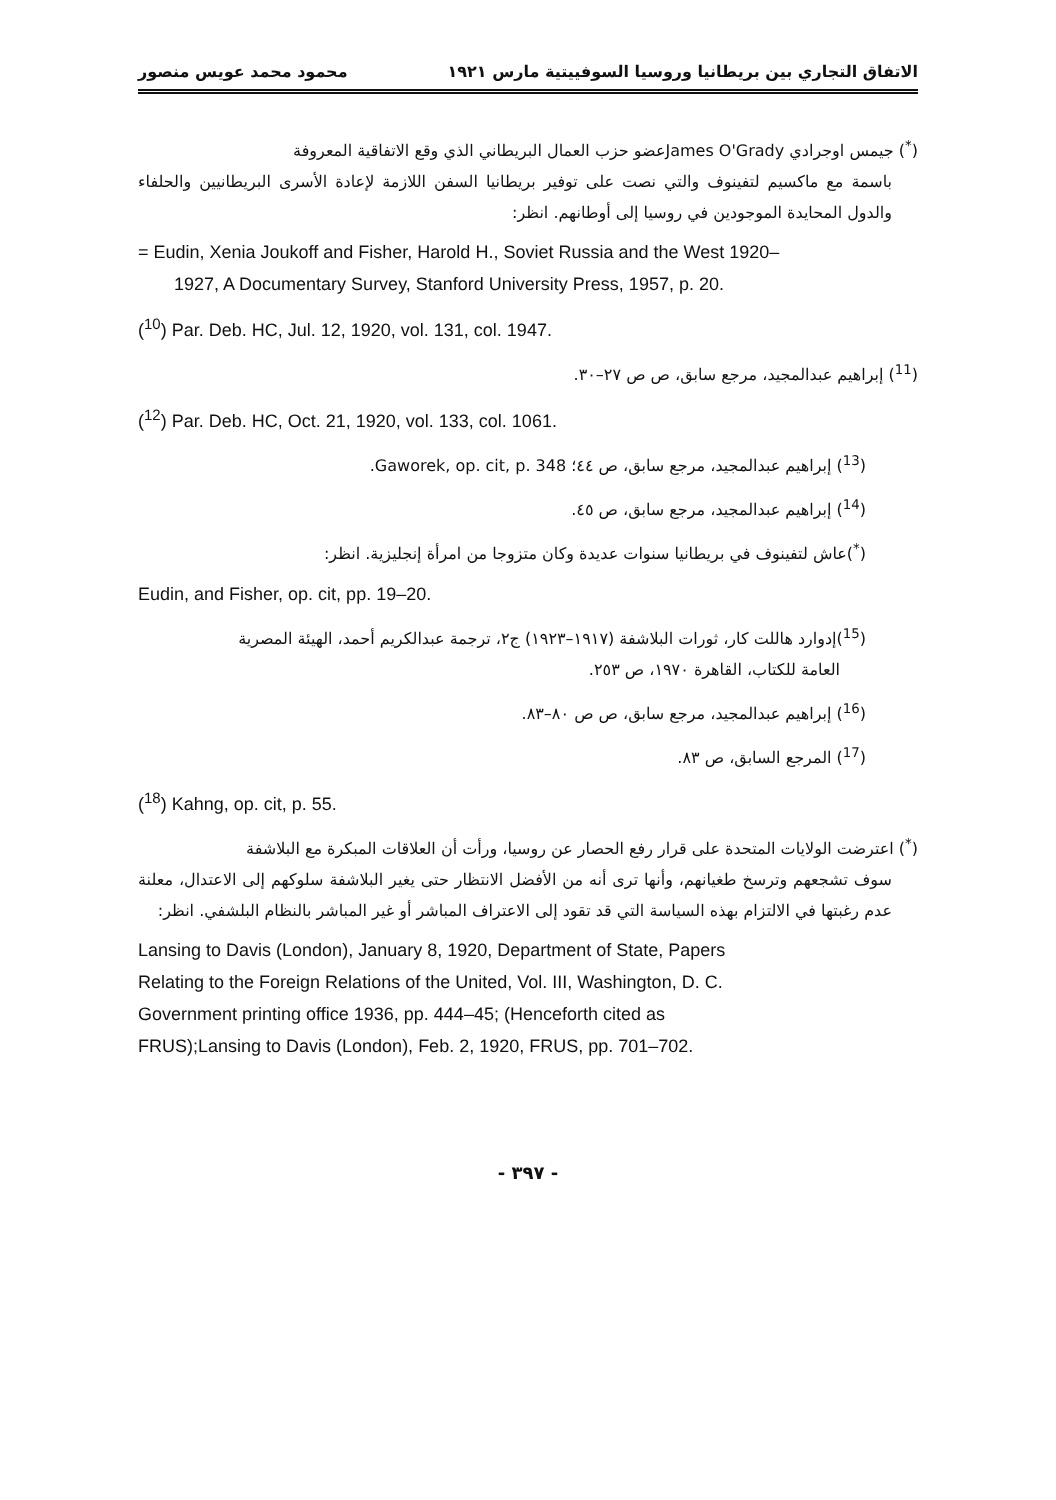الاتفاق التجاري بين بريطانيا وروسيا السوفييتية مارس ١٩٢١ محمود محمد عويس منصور
(<sup>*</sup>) جيمس اوجرادي James O'Gradyعضو حزب العمال البريطاني الذي وقع الاتفاقية المعروفة
باسمة مع ماكسيم لتفينوف والتي نصت على توفير بريطانيا السفن اللازمة لإعادة الأسرى البريطانيين والحلفاء والدول المحايدة الموجودين في روسيا إلى أوطانهم. انظر:
= Eudin, Xenia Joukoff and Fisher, Harold H., Soviet Russia and the West 1920–
1927, A Documentary Survey, Stanford University Press, 1957, p. 20.
(<sup>10</sup>) Par. Deb. HC, Jul. 12, 1920, vol. 131, col. 1947.
(<sup>11</sup>) إبراهيم عبدالمجيد، مرجع سابق، ص ص ٢٧–٣٠.
(<sup>12</sup>) Par. Deb. HC, Oct. 21, 1920, vol. 133, col. 1061.
(<sup>13</sup>) إبراهيم عبدالمجيد، مرجع سابق، ص ٤٤؛ Gaworek, op. cit, p. 348.
(<sup>14</sup>) إبراهيم عبدالمجيد، مرجع سابق، ص ٤٥.
(<sup>*</sup>)عاش لتفينوف في بريطانيا سنوات عديدة وكان متزوجا من امرأة إنجليزية. انظر:
Eudin, and Fisher, op. cit, pp. 19–20.
(<sup>15</sup>)إدوارد هاللت كار، ثورات البلاشفة (١٩١٧–١٩٢٣) ج٢، ترجمة عبدالكريم أحمد، الهيئة المصرية
العامة للكتاب، القاهرة ١٩٧٠، ص ٢٥٣.
(<sup>16</sup>) إبراهيم عبدالمجيد، مرجع سابق، ص ص ٨٠–٨٣.
(<sup>17</sup>) المرجع السابق، ص ٨٣.
(<sup>18</sup>) Kahng, op. cit, p. 55.
(<sup>*</sup>) اعترضت الولايات المتحدة على قرار رفع الحصار عن روسيا، ورأت أن العلاقات المبكرة مع البلاشفة
سوف تشجعهم وترسخ طغيانهم، وأنها ترى أنه من الأفضل الانتظار حتى يغير البلاشفة سلوكهم إلى الاعتدال، معلنة عدم رغبتها في الالتزام بهذه السياسة التي قد تقود إلى الاعتراف المباشر أو غير المباشر بالنظام البلشفي. انظر:
Lansing to Davis (London), January 8, 1920, Department of State, Papers
Relating to the Foreign Relations of the United, Vol. III, Washington, D. C.
Government printing office 1936, pp. 444–45; (Henceforth cited as
FRUS);Lansing to Davis (London), Feb. 2, 1920, FRUS, pp. 701–702.
- ٣٩٧ -